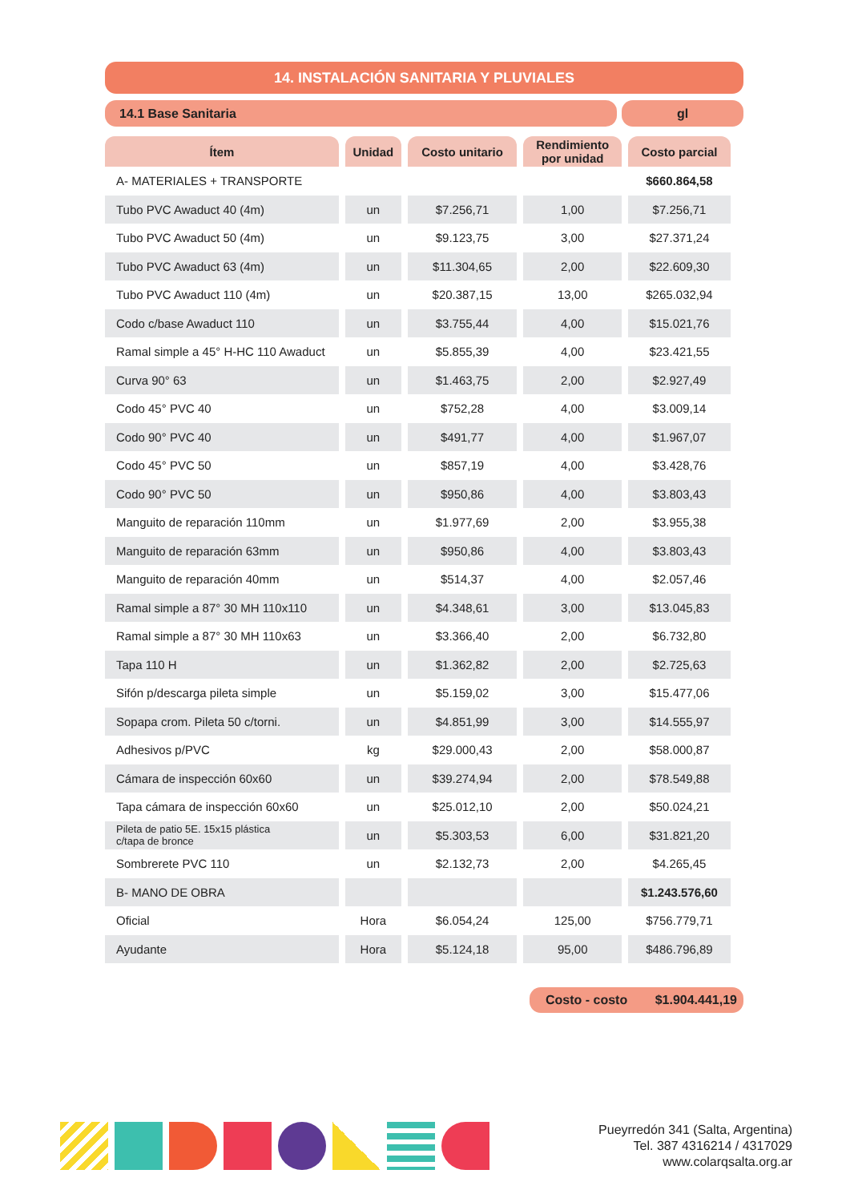14. INSTALACIÓN SANITARIA Y PLUVIALES
14.1 Base Sanitaria gl
| Ítem | Unidad | Costo unitario | Rendimiento por unidad | Costo parcial |
| --- | --- | --- | --- | --- |
| A- MATERIALES + TRANSPORTE | | | | $660.864,58 |
| Tubo PVC Awaduct 40 (4m) | un | $7.256,71 | 1,00 | $7.256,71 |
| Tubo PVC Awaduct 50 (4m) | un | $9.123,75 | 3,00 | $27.371,24 |
| Tubo PVC Awaduct 63 (4m) | un | $11.304,65 | 2,00 | $22.609,30 |
| Tubo PVC Awaduct 110 (4m) | un | $20.387,15 | 13,00 | $265.032,94 |
| Codo c/base Awaduct 110 | un | $3.755,44 | 4,00 | $15.021,76 |
| Ramal simple a 45° H-HC 110 Awaduct | un | $5.855,39 | 4,00 | $23.421,55 |
| Curva 90° 63 | un | $1.463,75 | 2,00 | $2.927,49 |
| Codo 45° PVC 40 | un | $752,28 | 4,00 | $3.009,14 |
| Codo 90° PVC 40 | un | $491,77 | 4,00 | $1.967,07 |
| Codo 45° PVC 50 | un | $857,19 | 4,00 | $3.428,76 |
| Codo 90° PVC 50 | un | $950,86 | 4,00 | $3.803,43 |
| Manguito de reparación 110mm | un | $1.977,69 | 2,00 | $3.955,38 |
| Manguito de reparación 63mm | un | $950,86 | 4,00 | $3.803,43 |
| Manguito de reparación 40mm | un | $514,37 | 4,00 | $2.057,46 |
| Ramal simple a 87° 30 MH 110x110 | un | $4.348,61 | 3,00 | $13.045,83 |
| Ramal simple a 87° 30 MH 110x63 | un | $3.366,40 | 2,00 | $6.732,80 |
| Tapa 110 H | un | $1.362,82 | 2,00 | $2.725,63 |
| Sifón p/descarga pileta simple | un | $5.159,02 | 3,00 | $15.477,06 |
| Sopapa crom. Pileta 50 c/torni. | un | $4.851,99 | 3,00 | $14.555,97 |
| Adhesivos p/PVC | kg | $29.000,43 | 2,00 | $58.000,87 |
| Cámara de inspección 60x60 | un | $39.274,94 | 2,00 | $78.549,88 |
| Tapa cámara de inspección 60x60 | un | $25.012,10 | 2,00 | $50.024,21 |
| Pileta de patio 5E. 15x15 plástica c/tapa de bronce | un | $5.303,53 | 6,00 | $31.821,20 |
| Sombrerete PVC 110 | un | $2.132,73 | 2,00 | $4.265,45 |
| B- MANO DE OBRA | | | | $1.243.576,60 |
| Oficial | Hora | $6.054,24 | 125,00 | $756.779,71 |
| Ayudante | Hora | $5.124,18 | 95,00 | $486.796,89 |
Costo - costo $1.904.441,19
Pueyrredón 341 (Salta, Argentina)
Tel. 387 4316214 / 4317029
www.colarqsalta.org.ar